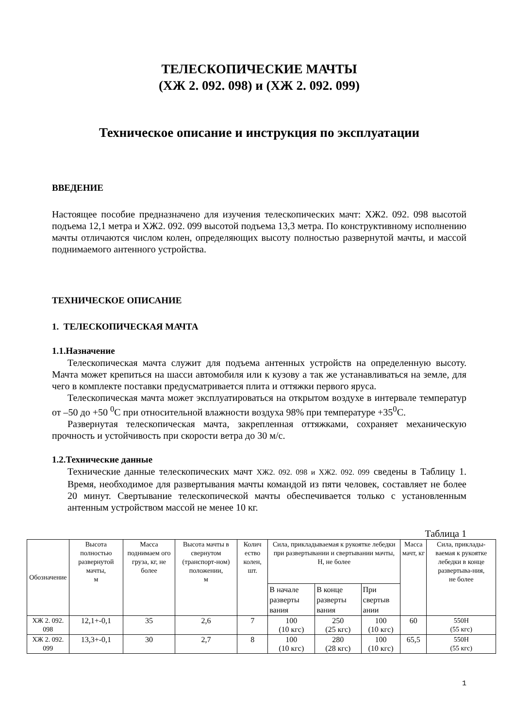ТЕЛЕСКОПИЧЕСКИЕ МАЧТЫ
(ХЖ 2. 092. 098) и (ХЖ 2. 092. 099)
Техническое описание и инструкция по эксплуатации
ВВЕДЕНИЕ
Настоящее пособие предназначено для изучения телескопических мачт: ХЖ2. 092. 098 высотой подъема 12,1 метра и ХЖ2. 092. 099 высотой подъема 13,3 метра. По конструктивному исполнению мачты отличаются числом колен, определяющих высоту полностью развернутой мачты, и массой поднимаемого антенного устройства.
ТЕХНИЧЕСКОЕ ОПИСАНИЕ
1. ТЕЛЕСКОПИЧЕСКАЯ МАЧТА
1.1.Назначение
Телескопическая мачта служит для подъема антенных устройств на определенную высоту. Мачта может крепиться на шасси автомобиля или к кузову а так же устанавливаться на земле, для чего в комплекте поставки предусматривается плита и оттяжки первого яруса.
Телескопическая мачта может эксплуатироваться на открытом воздухе в интервале температур от –50 до +50 <sup>0</sup>С при относительной влажности воздуха 98% при температуре +35<sup>0</sup>С.
Развернутая телескопическая мачта, закрепленная оттяжками, сохраняет механическую прочность и устойчивость при скорости ветра до 30 м/с.
1.2.Технические данные
Технические данные телескопических мачт ХЖ2. 092. 098 и ХЖ2. 092. 099 сведены в Таблицу 1. Время, необходимое для развертывания мачты командой из пяти человек, составляет не более 20 минут. Свертывание телескопической мачты обеспечивается только с установленным антенным устройством массой не менее 10 кг.
Таблица 1
| Обозначение | Высота полностью развернутой мачты, м | Масса поднимаем ого груза, кг, не более | Высота мачты в свернутом (транспорт-ном) положении, м | Колич ество колен, шт. | Сила, прикладываемая к рукоятке лебедки при развертывании и свертывании мачты, Н, не более | | | Масса мачт, кг | Сила, приклады-ваемая к рукоятке лебедки в конце развертыва-ния, не более |
| --- | --- | --- | --- | --- | --- | --- | --- | --- | --- |
| | | | | | В начале разверты вания | В конце разверты вания | При свертыв ании | | |
| ХЖ 2. 092. 098 | 12,1+-0,1 | 35 | 2,6 | 7 | 100 (10 кгс) | 250 (25 кгс) | 100 (10 кгс) | 60 | 550Н (55 кгс) |
| ХЖ 2. 092. 099 | 13,3+-0,1 | 30 | 2,7 | 8 | 100 (10 кгс) | 280 (28 кгс) | 100 (10 кгс) | 65,5 | 550Н (55 кгс) |
1